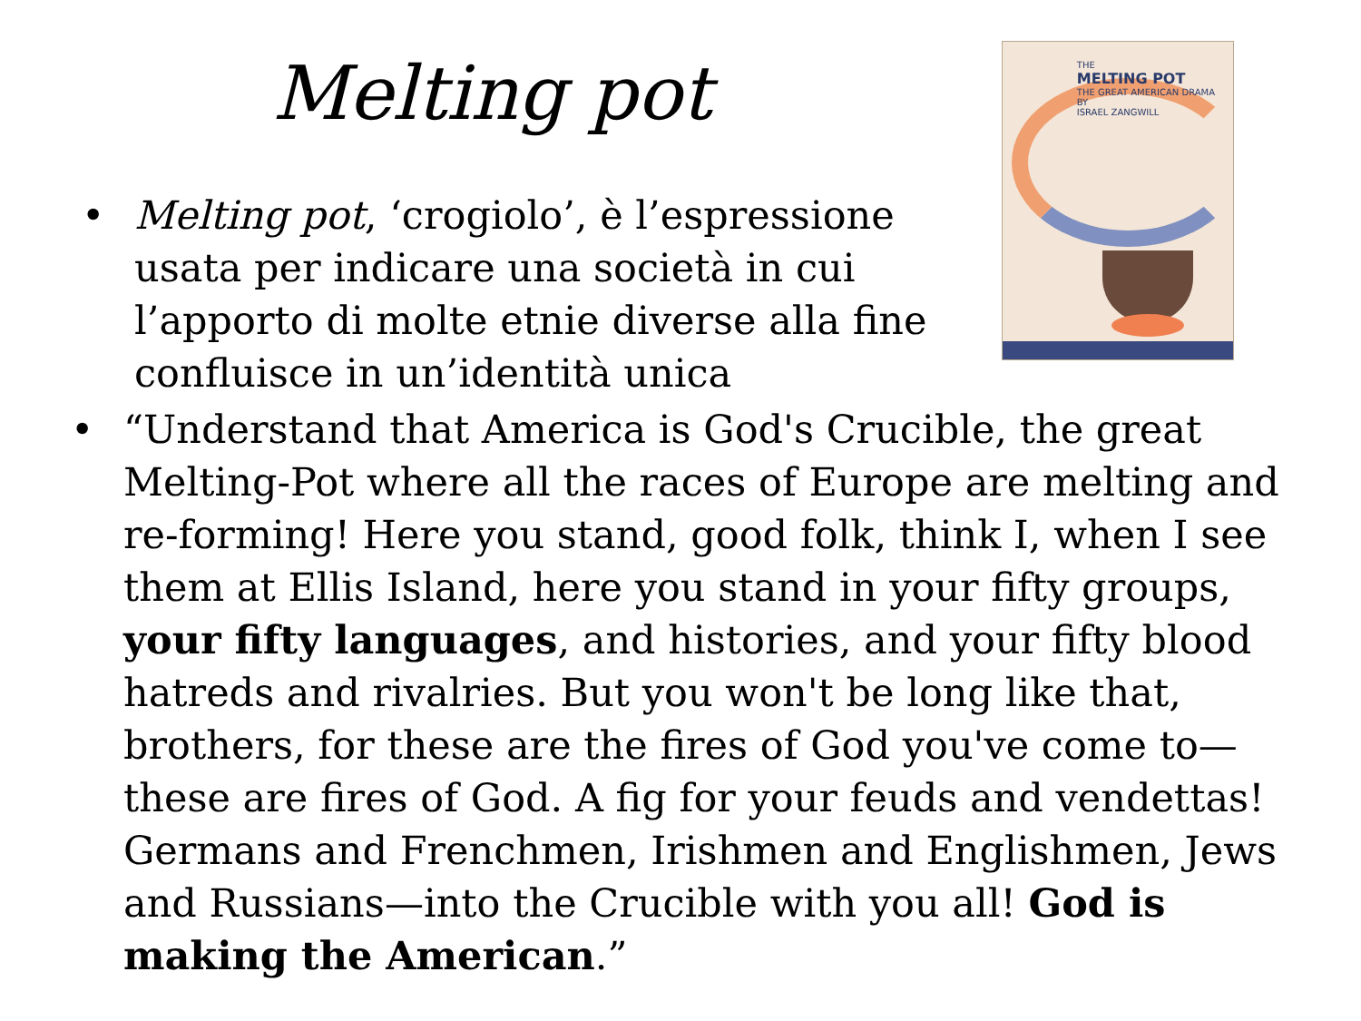Melting pot
THE
MELTING POT
THE GREAT AMERICAN DRAMA
BY
ISRAEL ZANGWILL
• Melting pot, ‘crogiolo’, è l’espressione usata per indicare una società in cui l’apporto di molte etnie diverse alla fine confluisce in un’identità unica
• “Understand that America is God's Crucible, the great Melting-Pot where all the races of Europe are melting and re-forming! Here you stand, good folk, think I, when I see them at Ellis Island, here you stand in your fifty groups, your fifty languages, and histories, and your fifty blood hatreds and rivalries. But you won't be long like that, brothers, for these are the fires of God you've come to—these are fires of God. A fig for your feuds and vendettas! Germans and Frenchmen, Irishmen and Englishmen, Jews and Russians—into the Crucible with you all! God is making the American.”